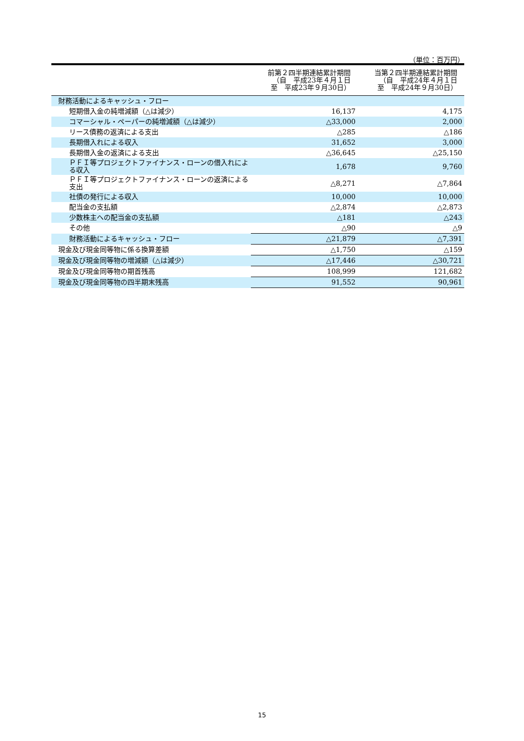（単位：百万円）
| | 前第２四半期連結累計期間 （自 平成23年４月１日 至 平成23年９月30日） | 当第２四半期連結累計期間 （自 平成24年４月１日 至 平成24年９月30日） |
| --- | --- | --- |
| 財務活動によるキャッシュ・フロー | | |
| 短期借入金の純増減額（△は減少） | 16,137 | 4,175 |
| コマーシャル・ペーパーの純増減額（△は減少） | △33,000 | 2,000 |
| リース債務の返済による支出 | △285 | △186 |
| 長期借入れによる収入 | 31,652 | 3,000 |
| 長期借入金の返済による支出 | △36,645 | △25,150 |
| ＰＦＩ等プロジェクトファイナンス・ローンの借入れによる収入 | 1,678 | 9,760 |
| ＰＦＩ等プロジェクトファイナンス・ローンの返済による支出 | △8,271 | △7,864 |
| 社債の発行による収入 | 10,000 | 10,000 |
| 配当金の支払額 | △2,874 | △2,873 |
| 少数株主への配当金の支払額 | △181 | △243 |
| その他 | △90 | △9 |
| 財務活動によるキャッシュ・フロー | △21,879 | △7,391 |
| 現金及び現金同等物に係る換算差額 | △1,750 | △159 |
| 現金及び現金同等物の増減額（△は減少） | △17,446 | △30,721 |
| 現金及び現金同等物の期首残高 | 108,999 | 121,682 |
| 現金及び現金同等物の四半期末残高 | 91,552 | 90,961 |
15